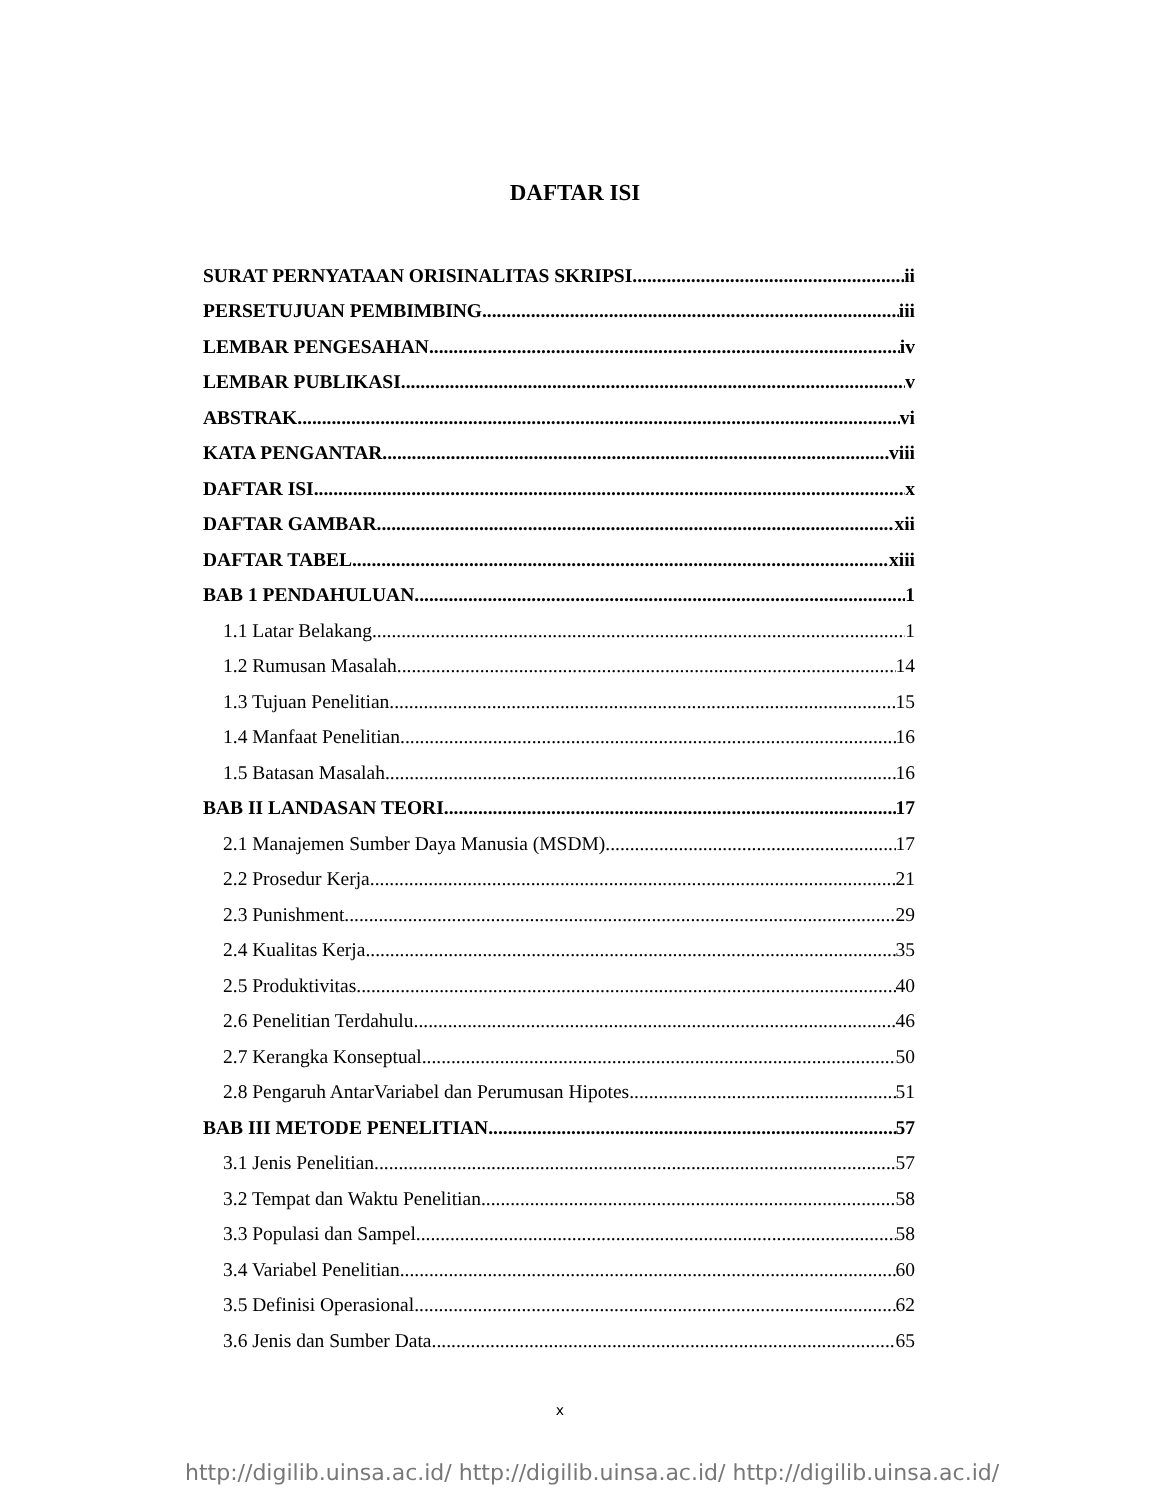DAFTAR ISI
SURAT PERNYATAAN ORISINALITAS SKRIPSI ii
PERSETUJUAN PEMBIMBING iii
LEMBAR PENGESAHAN iv
LEMBAR PUBLIKASI v
ABSTRAK vi
KATA PENGANTAR viii
DAFTAR ISI x
DAFTAR GAMBAR xii
DAFTAR TABEL xiii
BAB 1 PENDAHULUAN 1
1.1 Latar Belakang 1
1.2 Rumusan Masalah 14
1.3 Tujuan Penelitian 15
1.4 Manfaat Penelitian 16
1.5 Batasan Masalah 16
BAB II LANDASAN TEORI 17
2.1 Manajemen Sumber Daya Manusia (MSDM) 17
2.2 Prosedur Kerja 21
2.3 Punishment 29
2.4 Kualitas Kerja 35
2.5 Produktivitas 40
2.6 Penelitian Terdahulu 46
2.7 Kerangka Konseptual 50
2.8 Pengaruh AntarVariabel dan Perumusan Hipotes 51
BAB III METODE PENELITIAN 57
3.1 Jenis Penelitian 57
3.2 Tempat dan Waktu Penelitian 58
3.3 Populasi dan Sampel 58
3.4 Variabel Penelitian 60
3.5 Definisi Operasional 62
3.6 Jenis dan Sumber Data 65
x
http://digilib.uinsa.ac.id/ http://digilib.uinsa.ac.id/ http://digilib.uinsa.ac.id/